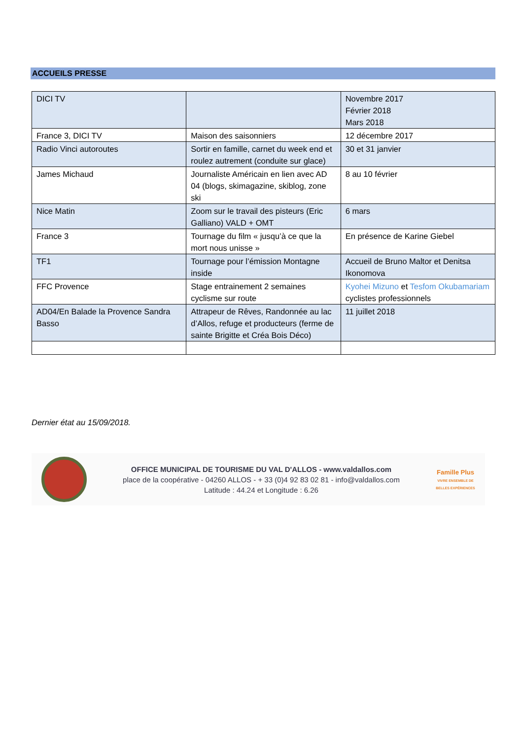ACCUEILS PRESSE
| DICI TV | | Novembre 2017 Février 2018 Mars 2018 |
| France 3, DICI TV | Maison des saisonniers | 12 décembre 2017 |
| Radio Vinci autoroutes | Sortir en famille, carnet du week end et roulez autrement (conduite sur glace) | 30 et 31 janvier |
| James Michaud | Journaliste Américain en lien avec AD 04 (blogs, skimagazine, skiblog, zone ski | 8 au 10 février |
| Nice Matin | Zoom sur le travail des pisteurs (Eric Galliano) VALD + OMT | 6 mars |
| France 3 | Tournage du film « jusqu’à ce que la mort nous unisse » | En présence de Karine Giebel |
| TF1 | Tournage pour l’émission Montagne inside | Accueil de Bruno Maltor et Denitsa Ikonomova |
| FFC Provence | Stage entrainement 2 semaines cyclisme sur route | Kyohei Mizuno et Tesfom Okubamariam cyclistes professionnels |
| AD04/En Balade la Provence Sandra Basso | Attrapeur de Rêves, Randonnée au lac d’Allos, refuge et producteurs (ferme de sainte Brigitte et Créa Bois Déco) | 11 juillet 2018 |
Dernier état au 15/09/2018.
OFFICE MUNICIPAL DE TOURISME DU VAL D'ALLOS - www.valdallos.com
place de la coopérative - 04260 ALLOS - + 33 (0)4 92 83 02 81 - info@valdallos.com
Latitude : 44.24 et Longitude : 6.26
Famille Plus
VIVRE ENSEMBLE DE BELLES EXPÉRIENCES